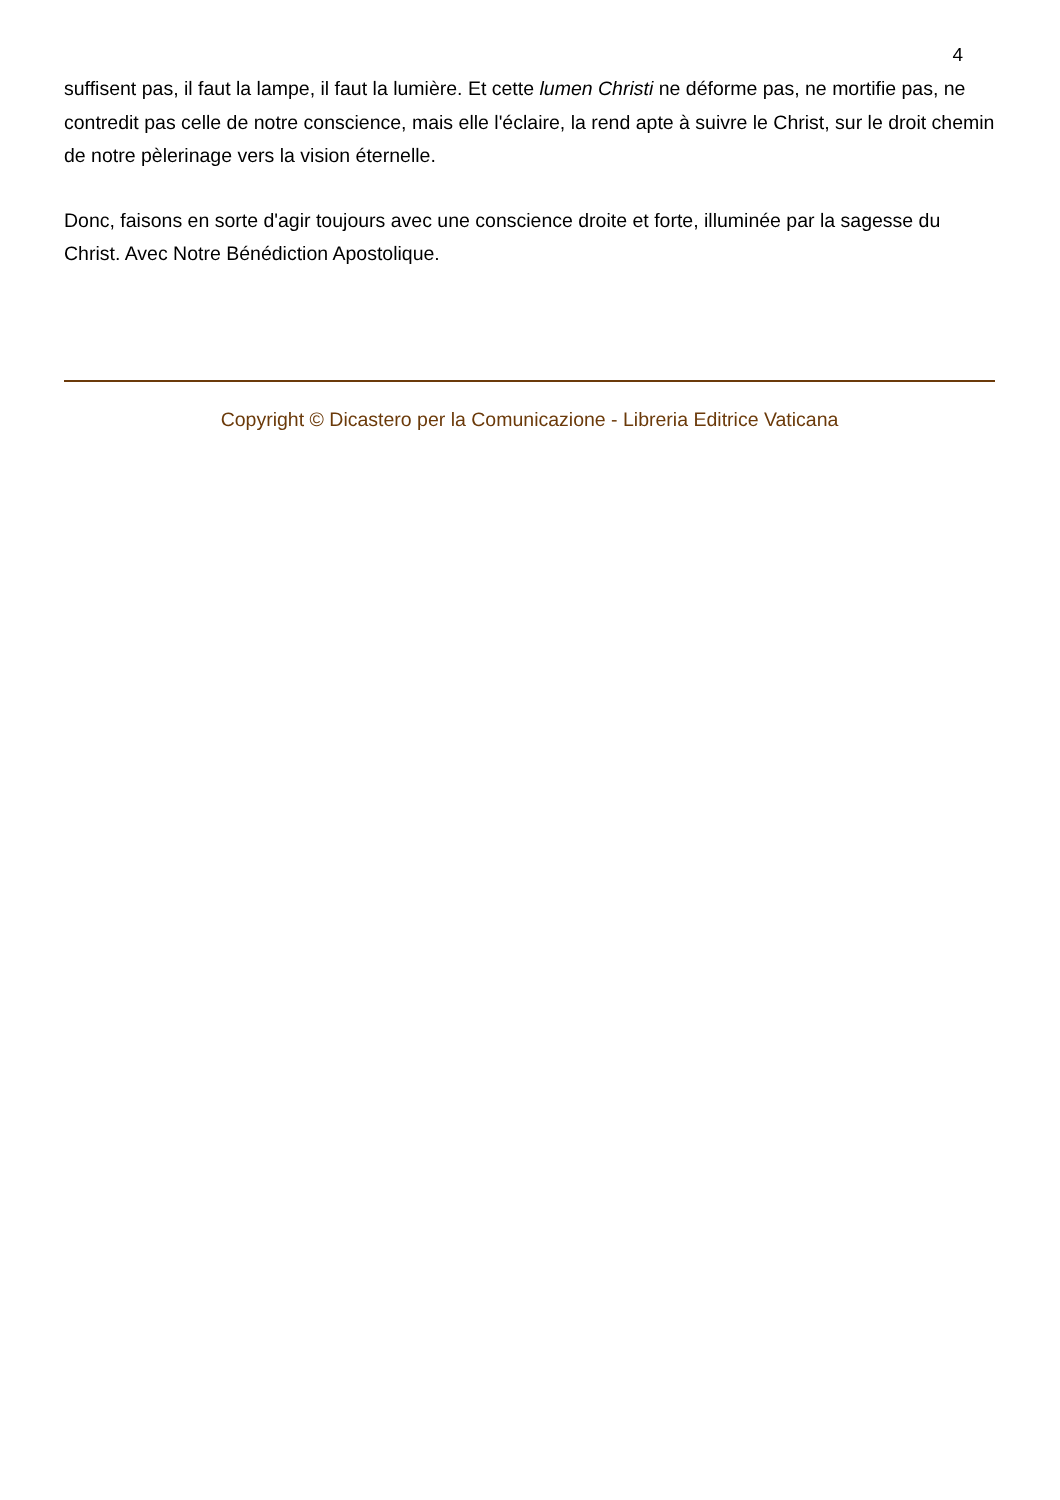4
suffisent pas, il faut la lampe, il faut la lumière. Et cette lumen Christi ne déforme pas, ne mortifie pas, ne contredit pas celle de notre conscience, mais elle l'éclaire, la rend apte à suivre le Christ, sur le droit chemin de notre pèlerinage vers la vision éternelle.
Donc, faisons en sorte d'agir toujours avec une conscience droite et forte, illuminée par la sagesse du Christ. Avec Notre Bénédiction Apostolique.
Copyright © Dicastero per la Comunicazione - Libreria Editrice Vaticana